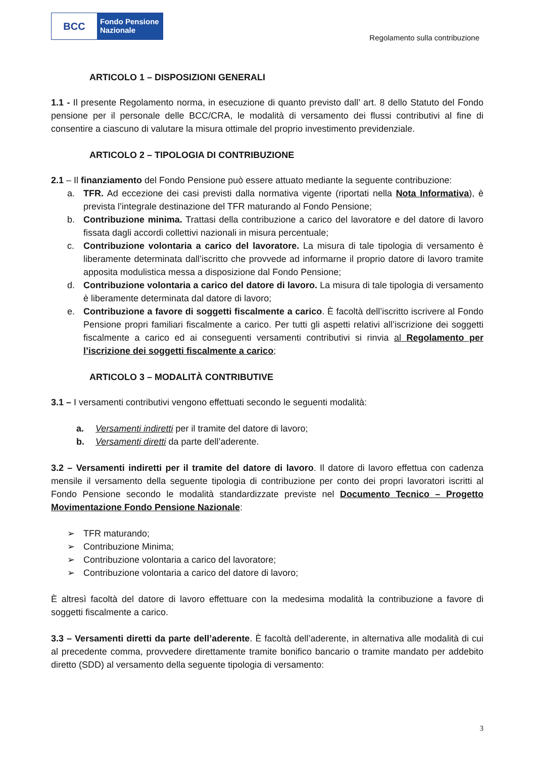BCC
Fondo Pensione
Nazionale
Regolamento sulla contribuzione
ARTICOLO 1 – DISPOSIZIONI GENERALI
1.1 - Il presente Regolamento norma, in esecuzione di quanto previsto dall’ art. 8 dello Statuto del Fondo pensione per il personale delle BCC/CRA, le modalità di versamento dei flussi contributivi al fine di consentire a ciascuno di valutare la misura ottimale del proprio investimento previdenziale.
ARTICOLO 2 – TIPOLOGIA DI CONTRIBUZIONE
2.1 – Il finanziamento del Fondo Pensione può essere attuato mediante la seguente contribuzione:
a. TFR. Ad eccezione dei casi previsti dalla normativa vigente (riportati nella Nota Informativa), è prevista l’integrale destinazione del TFR maturando al Fondo Pensione;
b. Contribuzione minima. Trattasi della contribuzione a carico del lavoratore e del datore di lavoro fissata dagli accordi collettivi nazionali in misura percentuale;
c. Contribuzione volontaria a carico del lavoratore. La misura di tale tipologia di versamento è liberamente determinata dall’iscritto che provvede ad informarne il proprio datore di lavoro tramite apposita modulistica messa a disposizione dal Fondo Pensione;
d. Contribuzione volontaria a carico del datore di lavoro. La misura di tale tipologia di versamento è liberamente determinata dal datore di lavoro;
e. Contribuzione a favore di soggetti fiscalmente a carico. È facoltà dell’iscritto iscrivere al Fondo Pensione propri familiari fiscalmente a carico. Per tutti gli aspetti relativi all’iscrizione dei soggetti fiscalmente a carico ed ai conseguenti versamenti contributivi si rinvia al Regolamento per l’iscrizione dei soggetti fiscalmente a carico;
ARTICOLO 3 – MODALITÀ CONTRIBUTIVE
3.1 – I versamenti contributivi vengono effettuati secondo le seguenti modalità:
a. Versamenti indiretti per il tramite del datore di lavoro;
b. Versamenti diretti da parte dell’aderente.
3.2 – Versamenti indiretti per il tramite del datore di lavoro. Il datore di lavoro effettua con cadenza mensile il versamento della seguente tipologia di contribuzione per conto dei propri lavoratori iscritti al Fondo Pensione secondo le modalità standardizzate previste nel Documento Tecnico – Progetto Movimentazione Fondo Pensione Nazionale:
➢ TFR maturando;
➢ Contribuzione Minima;
➢ Contribuzione volontaria a carico del lavoratore;
➢ Contribuzione volontaria a carico del datore di lavoro;
È altresì facoltà del datore di lavoro effettuare con la medesima modalità la contribuzione a favore di soggetti fiscalmente a carico.
3.3 – Versamenti diretti da parte dell’aderente. È facoltà dell’aderente, in alternativa alle modalità di cui al precedente comma, provvedere direttamente tramite bonifico bancario o tramite mandato per addebito diretto (SDD) al versamento della seguente tipologia di versamento:
3